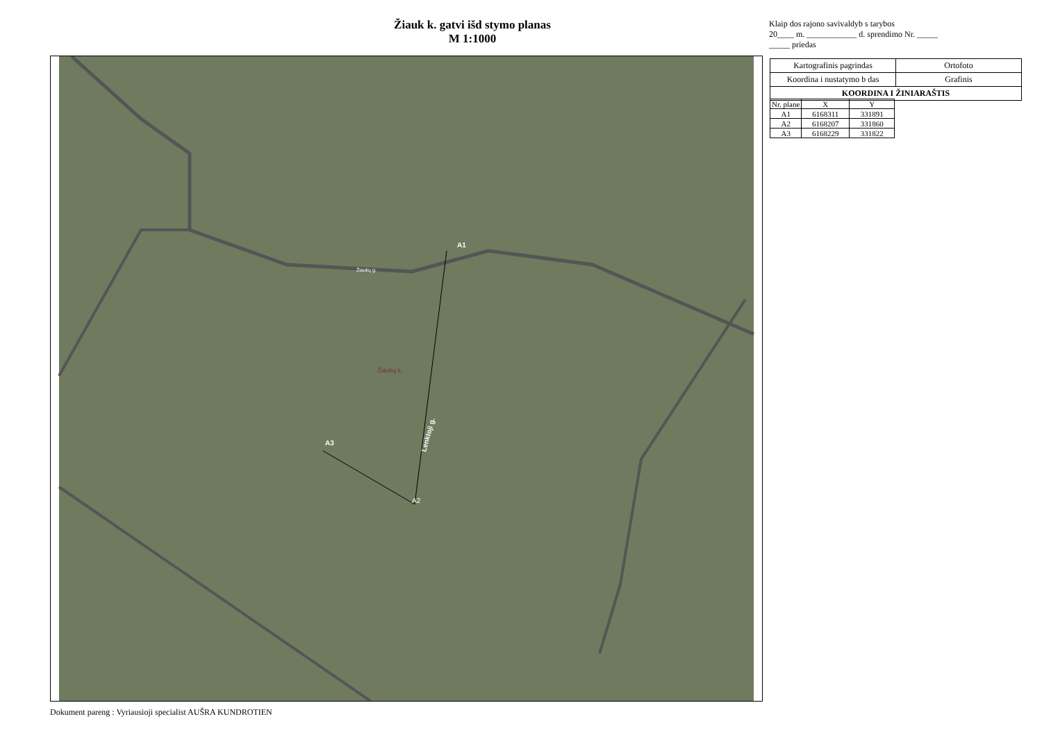Žiauk k. gatvi išd stymo planas
M 1:1000
A1
A2
A3
Žiaukų k.
Žiaukų g.
Lenktoji g.
Klaip dos rajono savivaldyb s tarybos
20____ m. ____________ d. sprendimo Nr. _____
_____ priedas
| Kartografinis pagrindas | Ortofoto |
| Koordina i nustatymo b das | Grafinis |
| KOORDINA I ŽINIARAŠTIS | |
| Nr. plane | X | Y |
| --- | --- | --- |
| A1 | 6168311 | 331891 |
| A2 | 6168207 | 331860 |
| A3 | 6168229 | 331822 |
Dokument pareng : Vyriausioji specialist AUŠRA KUNDROTIEN